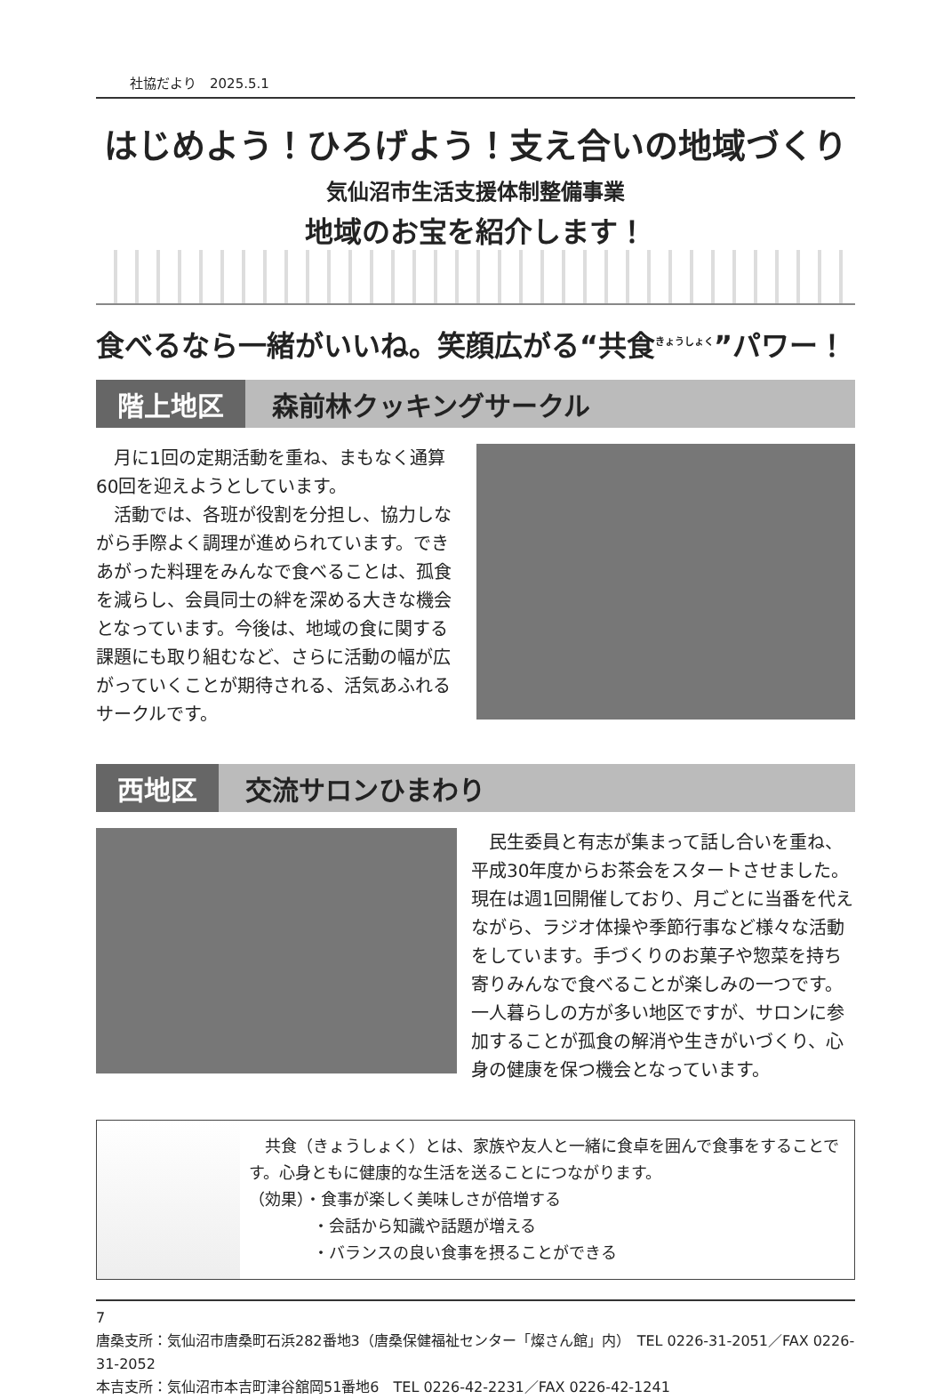社協だより　2025.5.1
はじめよう！ひろげよう！支え合いの地域づくり
気仙沼市生活支援体制整備事業
地域のお宝を紹介します！
食べるなら一緒がいいね。笑顔広がる“共食<sup>きょうしょく</sup>”パワー！
階上地区 森前林クッキングサークル
月に1回の定期活動を重ね、まもなく通算60回を迎えようとしています。
活動では、各班が役割を分担し、協力しながら手際よく調理が進められています。できあがった料理をみんなで食べることは、孤食を減らし、会員同士の絆を深める大きな機会となっています。今後は、地域の食に関する課題にも取り組むなど、さらに活動の幅が広がっていくことが期待される、活気あふれるサークルです。
西地区 交流サロンひまわり
民生委員と有志が集まって話し合いを重ね、平成30年度からお茶会をスタートさせました。現在は週1回開催しており、月ごとに当番を代えながら、ラジオ体操や季節行事など様々な活動をしています。手づくりのお菓子や惣菜を持ち寄りみんなで食べることが楽しみの一つです。一人暮らしの方が多い地区ですが、サロンに参加することが孤食の解消や生きがいづくり、心身の健康を保つ機会となっています。
　共食（きょうしょく）とは、家族や友人と一緒に食卓を囲んで食事をすることです。心身ともに健康的な生活を送ることにつながります。
（効果）・食事が楽しく美味しさが倍増する
　　　　・会話から知識や話題が増える
　　　　・バランスの良い食事を摂ることができる
7
唐桑支所：気仙沼市唐桑町石浜282番地3（唐桑保健福祉センター「燦さん館」内）　TEL 0226-31-2051／FAX 0226-31-2052
本吉支所：気仙沼市本吉町津谷舘岡51番地6　TEL 0226-42-2231／FAX 0226-42-1241